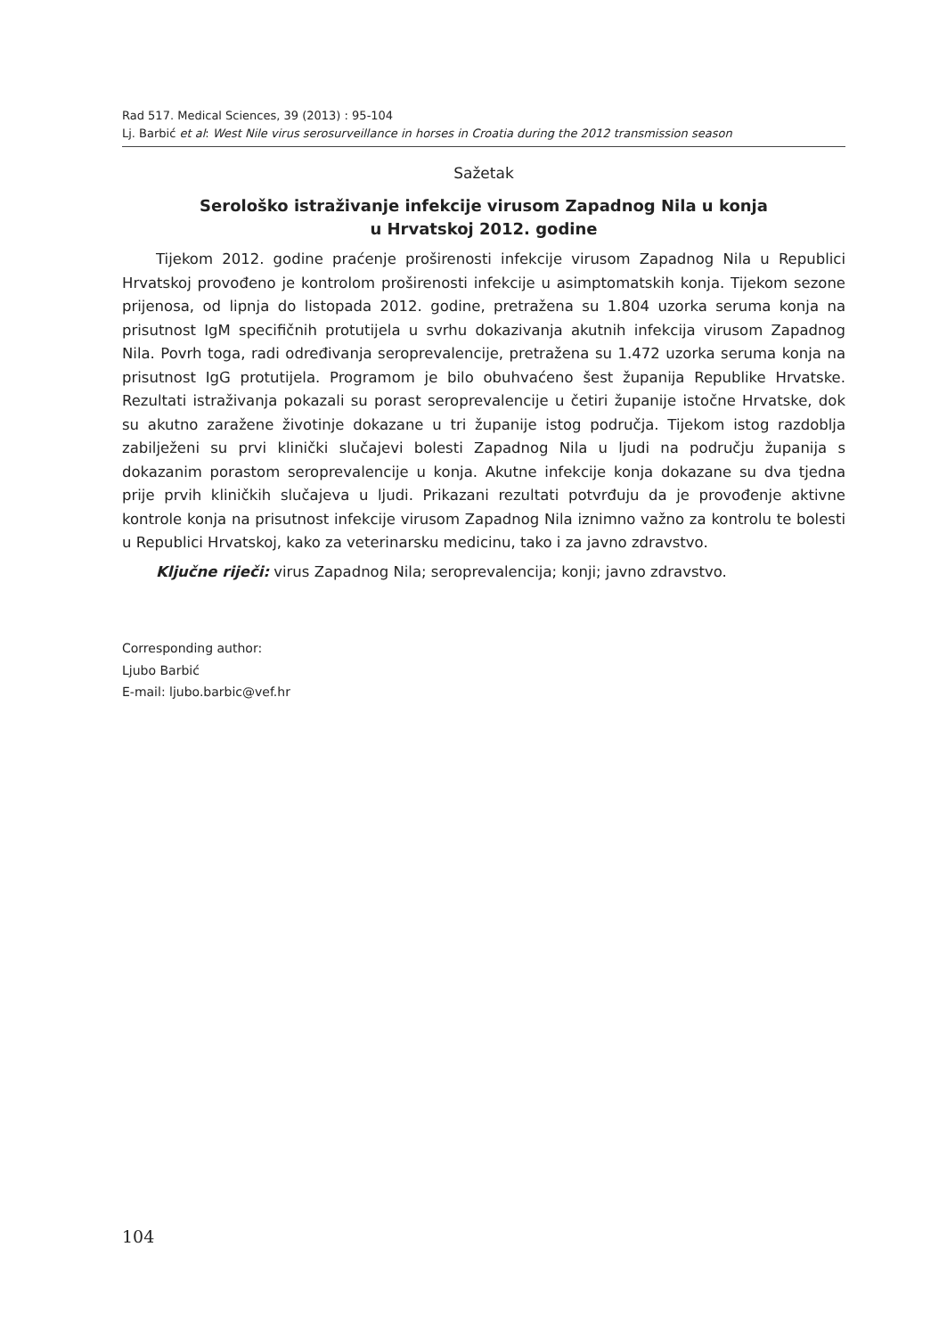Rad 517. Medical Sciences, 39 (2013) : 95-104
Lj. Barbić et al: West Nile virus serosurveillance in horses in Croatia during the 2012 transmission season
Sažetak
Serološko istraživanje infekcije virusom Zapadnog Nila u konja
u Hrvatskoj 2012. godine
Tijekom 2012. godine praćenje proširenosti infekcije virusom Zapadnog Nila u Republici Hrvatskoj provođeno je kontrolom proširenosti infekcije u asimptomatskih konja. Tijekom sezone prijenosa, od lipnja do listopada 2012. godine, pretražena su 1.804 uzorka seruma konja na prisutnost IgM specifičnih protutijela u svrhu dokazivanja akutnih infekcija virusom Zapadnog Nila. Povrh toga, radi određivanja seroprevalencije, pretražena su 1.472 uzorka seruma konja na prisutnost IgG protutijela. Programom je bilo obuhvaćeno šest županija Republike Hrvatske. Rezultati istraživanja pokazali su porast seroprevalencije u četiri županije istočne Hrvatske, dok su akutno zaražene životinje dokazane u tri županije istog područja. Tijekom istog razdoblja zabilježeni su prvi klinički slučajevi bolesti Zapadnog Nila u ljudi na području županija s dokazanim porastom seroprevalencije u konja. Akutne infekcije konja dokazane su dva tjedna prije prvih kliničkih slučajeva u ljudi. Prikazani rezultati potvrđuju da je provođenje aktivne kontrole konja na prisutnost infekcije virusom Zapadnog Nila iznimno važno za kontrolu te bolesti u Republici Hrvatskoj, kako za veterinarsku medicinu, tako i za javno zdravstvo.
Ključne riječi: virus Zapadnog Nila; seroprevalencija; konji; javno zdravstvo.
Corresponding author:
Ljubo Barbić
E-mail: ljubo.barbic@vef.hr
104